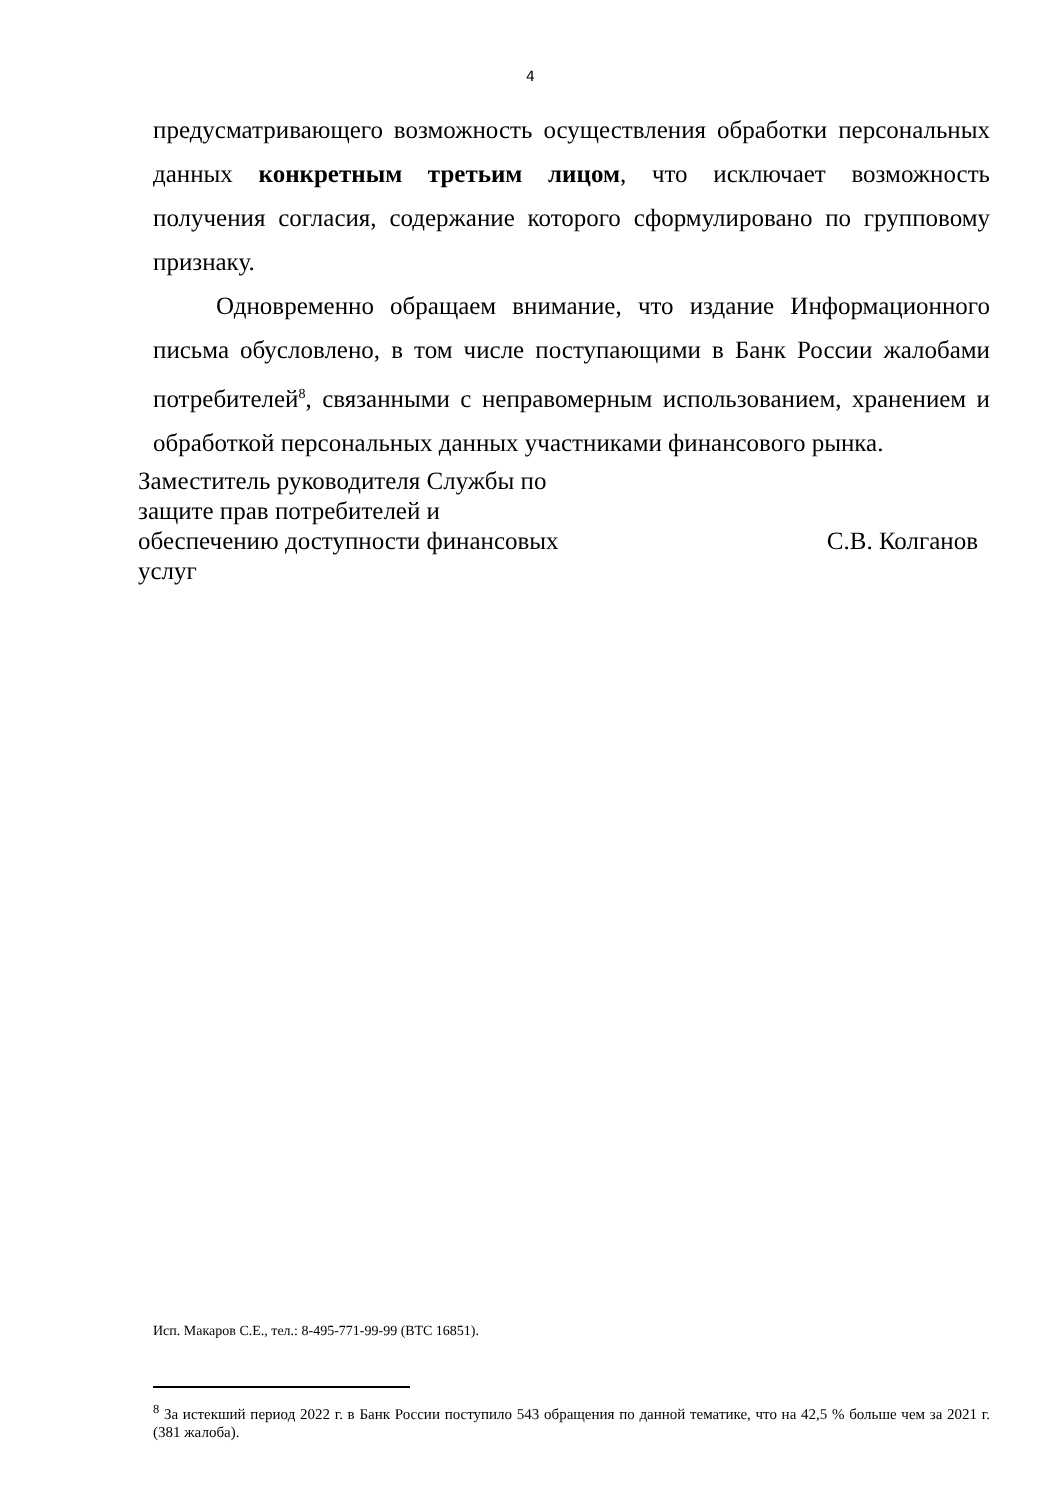4
предусматривающего возможность осуществления обработки персональных данных конкретным третьим лицом, что исключает возможность получения согласия, содержание которого сформулировано по групповому признаку.
Одновременно обращаем внимание, что издание Информационного письма обусловлено, в том числе поступающими в Банк России жалобами потребителей<sup>8</sup>, связанными с неправомерным использованием, хранением и обработкой персональных данных участниками финансового рынка.
Заместитель руководителя Службы по
защите прав потребителей и
обеспечению доступности финансовых
услуг
С.В. Колганов
Исп. Макаров С.Е., тел.: 8-495-771-99-99 (ВТС 16851).
<sup>8</sup> За истекший период 2022 г. в Банк России поступило 543 обращения по данной тематике, что на 42,5 % больше чем за 2021 г. (381 жалоба).